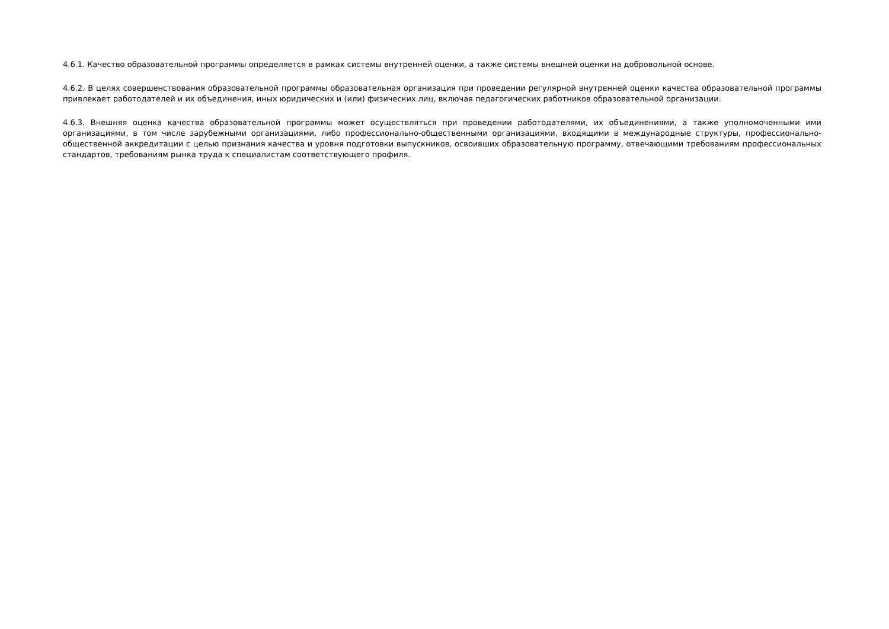4.6.1. Качество образовательной программы определяется в рамках системы внутренней оценки, а также системы внешней оценки на добровольной основе.
4.6.2. В целях совершенствования образовательной программы образовательная организация при проведении регулярной внутренней оценки качества образовательной программы привлекает работодателей и их объединения, иных юридических и (или) физических лиц, включая педагогических работников образовательной организации.
4.6.3. Внешняя оценка качества образовательной программы может осуществляться при проведении работодателями, их объединениями, а также уполномоченными ими организациями, в том числе зарубежными организациями, либо профессионально-общественными организациями, входящими в международные структуры, профессионально-общественной аккредитации с целью признания качества и уровня подготовки выпускников, освоивших образовательную программу, отвечающими требованиям профессиональных стандартов, требованиям рынка труда к специалистам соответствующего профиля.